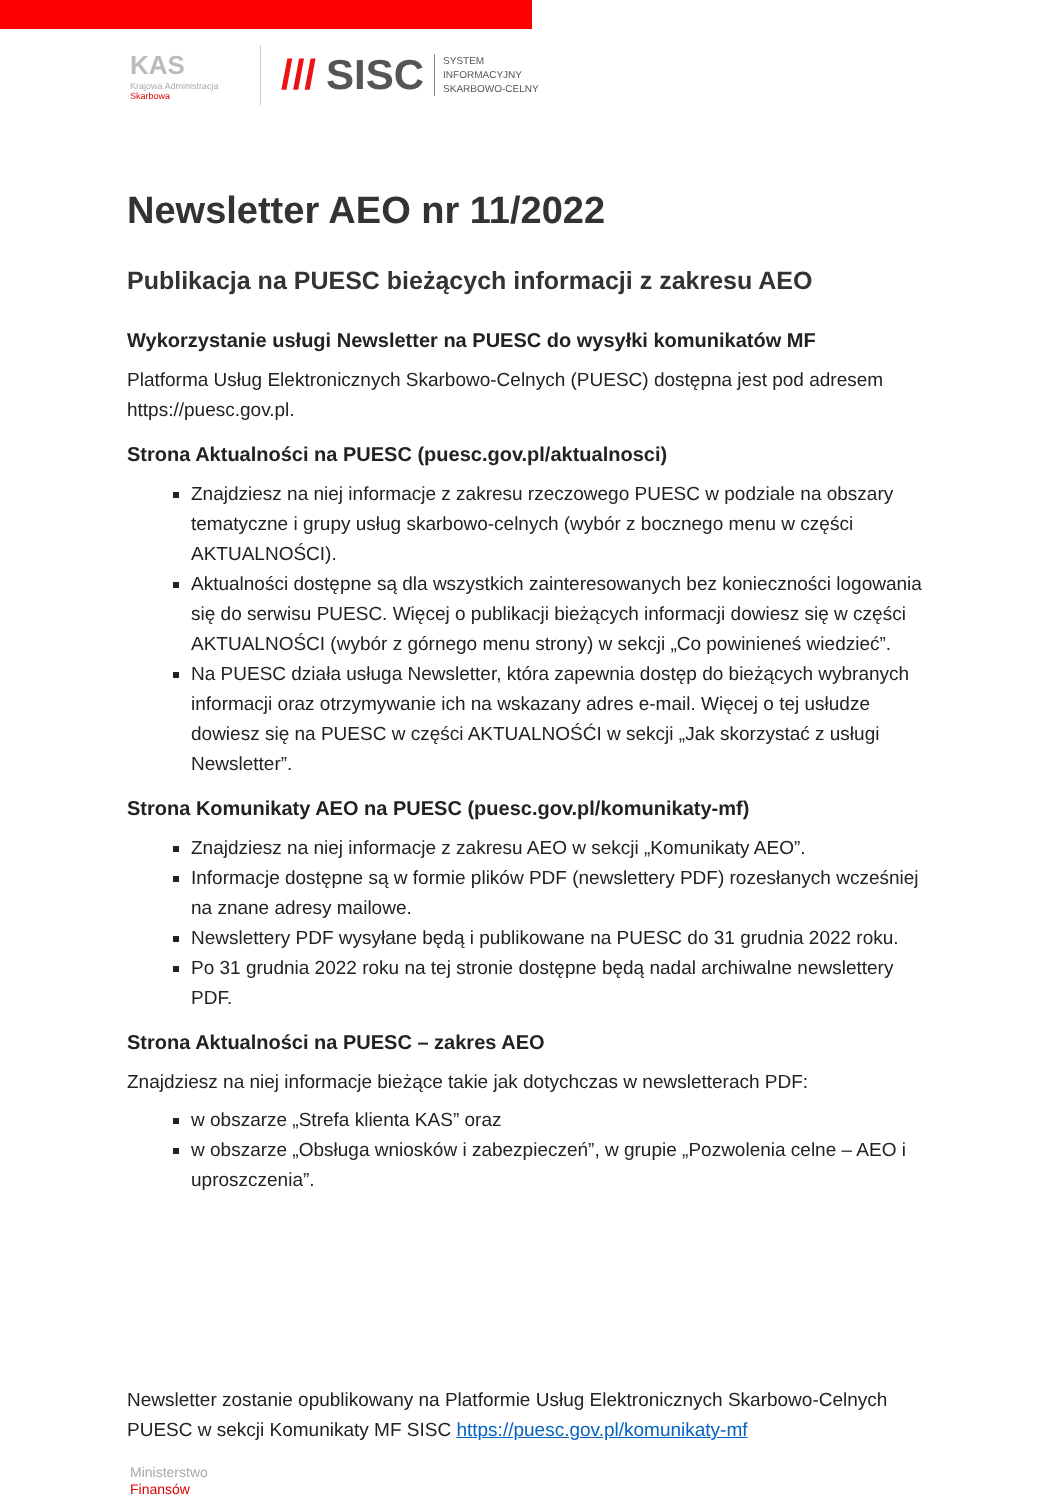KAS
Krajowa Administracja
Skarbowa
/// SISC SYSTEM
INFORMACYJNY
SKARBOWO-CELNY
Newsletter AEO nr 11/2022
Publikacja na PUESC bieżących informacji z zakresu AEO
Wykorzystanie usługi Newsletter na PUESC do wysyłki komunikatów MF
Platforma Usług Elektronicznych Skarbowo-Celnych (PUESC) dostępna jest pod adresem https://puesc.gov.pl.
Strona Aktualności na PUESC (puesc.gov.pl/aktualnosci)
Znajdziesz na niej informacje z zakresu rzeczowego PUESC w podziale na obszary tematyczne i grupy usług skarbowo-celnych (wybór z bocznego menu w części AKTUALNOŚCI).
Aktualności dostępne są dla wszystkich zainteresowanych bez konieczności logowania się do serwisu PUESC. Więcej o publikacji bieżących informacji dowiesz się w części AKTUALNOŚCI (wybór z górnego menu strony) w sekcji „Co powinieneś wiedzieć”.
Na PUESC działa usługa Newsletter, która zapewnia dostęp do bieżących wybranych informacji oraz otrzymywanie ich na wskazany adres e-mail. Więcej o tej usłudze dowiesz się na PUESC w części AKTUALNOŚĆI w sekcji „Jak skorzystać z usługi Newsletter”.
Strona Komunikaty AEO na PUESC (puesc.gov.pl/komunikaty-mf)
Znajdziesz na niej informacje z zakresu AEO w sekcji „Komunikaty AEO”.
Informacje dostępne są w formie plików PDF (newslettery PDF) rozesłanych wcześniej na znane adresy mailowe.
Newslettery PDF wysyłane będą i publikowane na PUESC do 31 grudnia 2022 roku.
Po 31 grudnia 2022 roku na tej stronie dostępne będą nadal archiwalne newslettery PDF.
Strona Aktualności na PUESC – zakres AEO
Znajdziesz na niej informacje bieżące takie jak dotychczas w newsletterach PDF:
w obszarze „Strefa klienta KAS” oraz
w obszarze „Obsługa wniosków i zabezpieczeń”, w grupie „Pozwolenia celne – AEO i uproszczenia”.
Newsletter zostanie opublikowany na Platformie Usług Elektronicznych Skarbowo-Celnych PUESC w sekcji Komunikaty MF SISC https://puesc.gov.pl/komunikaty-mf
Ministerstwo
Finansów